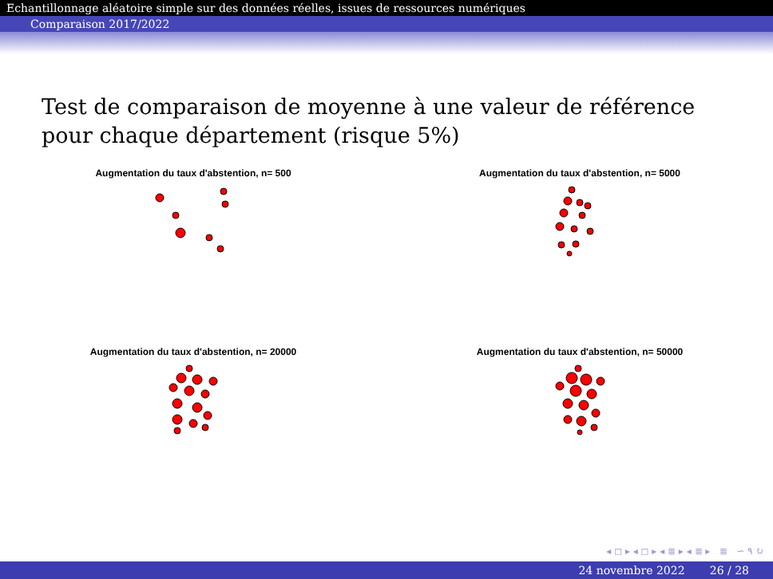Echantillonnage aléatoire simple sur des données réelles, issues de ressources numériques
Comparaison 2017/2022
Test de comparaison de moyenne à une valeur de référence pour chaque département (risque 5%)
Augmentation du taux d'abstention, n= 500
Augmentation du taux d'abstention, n= 5000
Augmentation du taux d'abstention, n= 20000
Augmentation du taux d'abstention, n= 50000
◂ ◻ ▸ ◂ ◻ ▸ ◂ ≣ ▸ ◂ ≣ ▸ ≣ ∽ ۹ ↻
24 novembre 2022 26 / 28